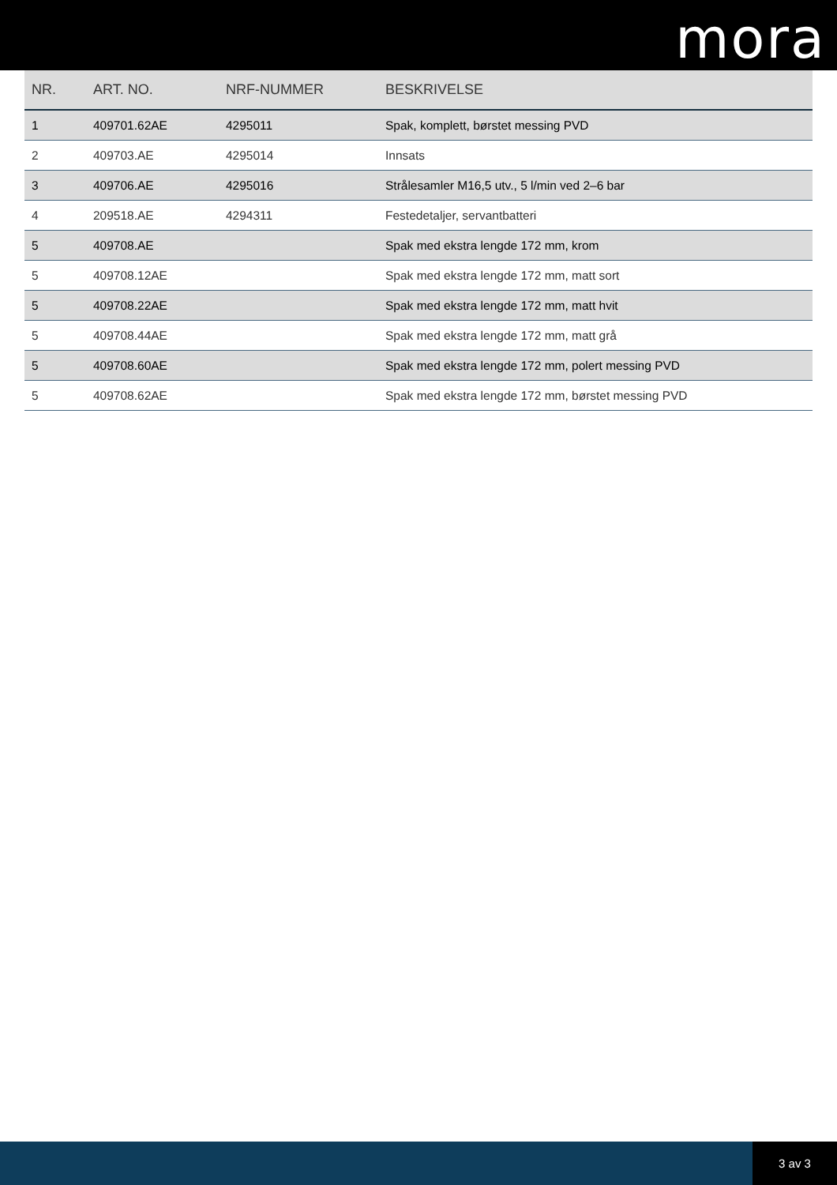mora
| NR. | ART. NO. | NRF-NUMMER | BESKRIVELSE |
| --- | --- | --- | --- |
| 1 | 409701.62AE | 4295011 | Spak, komplett, børstet messing PVD |
| 2 | 409703.AE | 4295014 | Innsats |
| 3 | 409706.AE | 4295016 | Strålesamler M16,5 utv., 5 l/min ved 2–6 bar |
| 4 | 209518.AE | 4294311 | Festedetaljer, servantbatteri |
| 5 | 409708.AE | | Spak med ekstra lengde 172 mm, krom |
| 5 | 409708.12AE | | Spak med ekstra lengde 172 mm, matt sort |
| 5 | 409708.22AE | | Spak med ekstra lengde 172 mm, matt hvit |
| 5 | 409708.44AE | | Spak med ekstra lengde 172 mm, matt grå |
| 5 | 409708.60AE | | Spak med ekstra lengde 172 mm, polert messing PVD |
| 5 | 409708.62AE | | Spak med ekstra lengde 172 mm, børstet messing PVD |
3 av 3